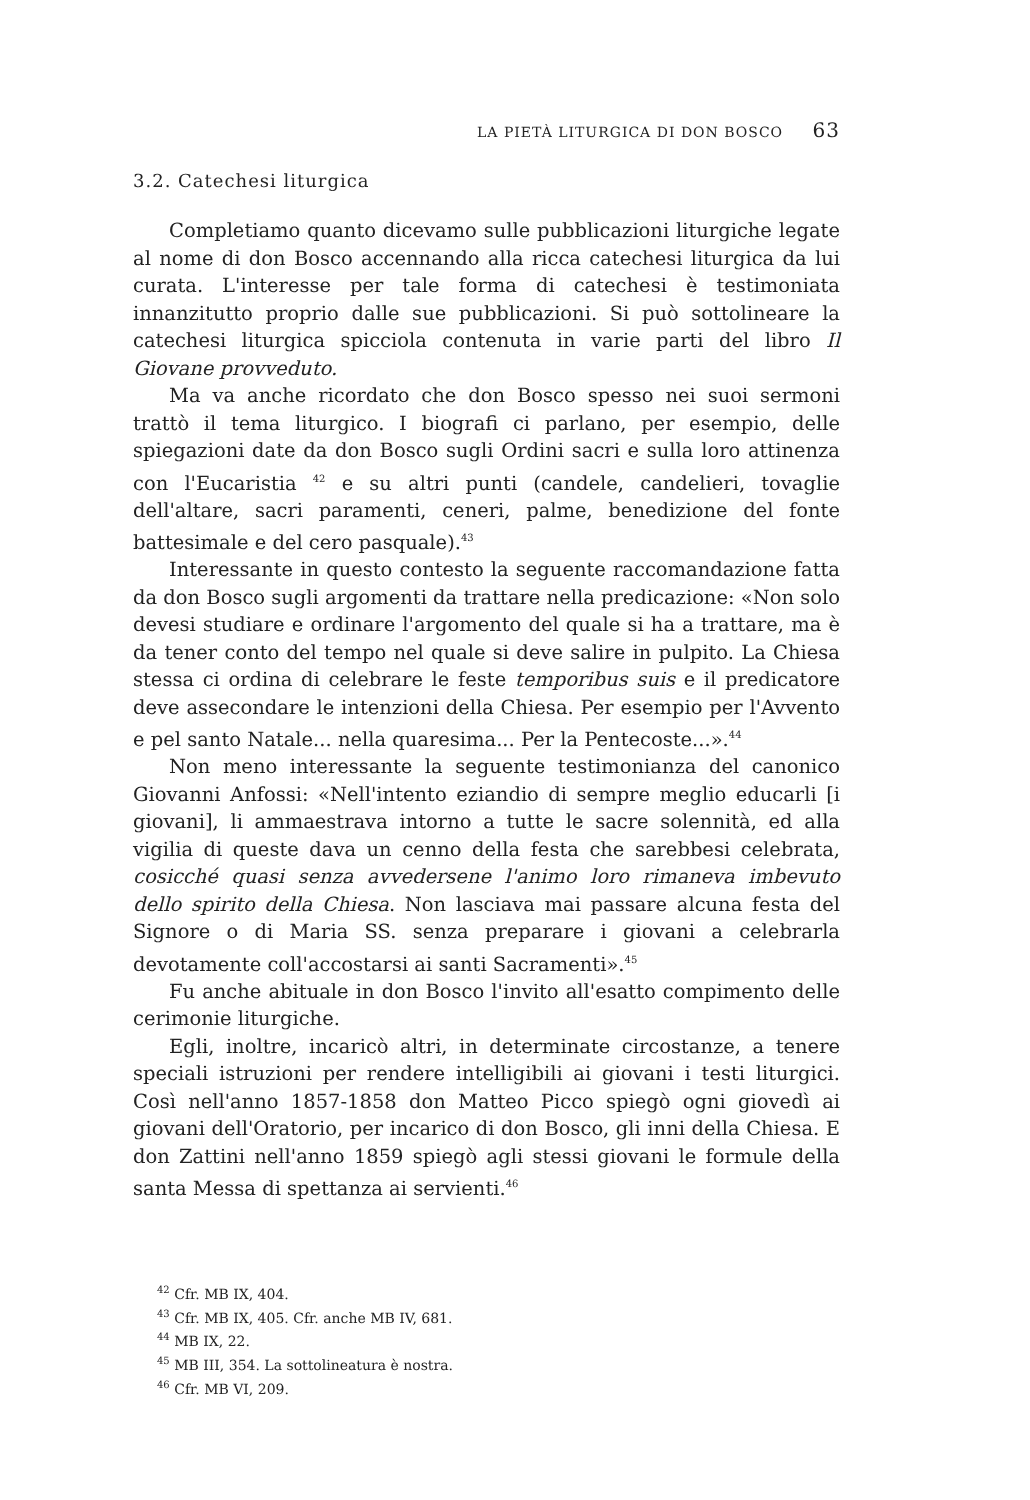LA PIETÀ LITURGICA DI DON BOSCO 63
3.2. Catechesi liturgica
Completiamo quanto dicevamo sulle pubblicazioni liturgiche legate al nome di don Bosco accennando alla ricca catechesi liturgica da lui curata. L'interesse per tale forma di catechesi è testimoniata innanzitutto proprio dalle sue pubblicazioni. Si può sottolineare la catechesi liturgica spicciola contenuta in varie parti del libro Il Giovane provveduto.
Ma va anche ricordato che don Bosco spesso nei suoi sermoni trattò il tema liturgico. I biografi ci parlano, per esempio, delle spiegazioni date da don Bosco sugli Ordini sacri e sulla loro attinenza con l'Eucaristia <sup>42</sup> e su altri punti (candele, candelieri, tovaglie dell'altare, sacri paramenti, ceneri, palme, benedizione del fonte battesimale e del cero pasquale).<sup>43</sup>
Interessante in questo contesto la seguente raccomandazione fatta da don Bosco sugli argomenti da trattare nella predicazione: «Non solo devesi studiare e ordinare l'argomento del quale si ha a trattare, ma è da tener conto del tempo nel quale si deve salire in pulpito. La Chiesa stessa ci ordina di celebrare le feste temporibus suis e il predicatore deve assecondare le intenzioni della Chiesa. Per esempio per l'Avvento e pel santo Natale... nella quaresima... Per la Pentecoste...».<sup>44</sup>
Non meno interessante la seguente testimonianza del canonico Giovanni Anfossi: «Nell'intento eziandio di sempre meglio educarli [i giovani], li ammaestrava intorno a tutte le sacre solennità, ed alla vigilia di queste dava un cenno della festa che sarebbesi celebrata, cosicché quasi senza avvedersene l'animo loro rimaneva imbevuto dello spirito della Chiesa. Non lasciava mai passare alcuna festa del Signore o di Maria SS. senza preparare i giovani a celebrarla devotamente coll'accostarsi ai santi Sacramenti».<sup>45</sup>
Fu anche abituale in don Bosco l'invito all'esatto compimento delle cerimonie liturgiche.
Egli, inoltre, incaricò altri, in determinate circostanze, a tenere speciali istruzioni per rendere intelligibili ai giovani i testi liturgici. Così nell'anno 1857-1858 don Matteo Picco spiegò ogni giovedì ai giovani dell'Oratorio, per incarico di don Bosco, gli inni della Chiesa. E don Zattini nell'anno 1859 spiegò agli stessi giovani le formule della santa Messa di spettanza ai servienti.<sup>46</sup>
<sup>42</sup> Cfr. MB IX, 404.
<sup>43</sup> Cfr. MB IX, 405. Cfr. anche MB IV, 681.
<sup>44</sup> MB IX, 22.
<sup>45</sup> MB III, 354. La sottolineatura è nostra.
<sup>46</sup> Cfr. MB VI, 209.